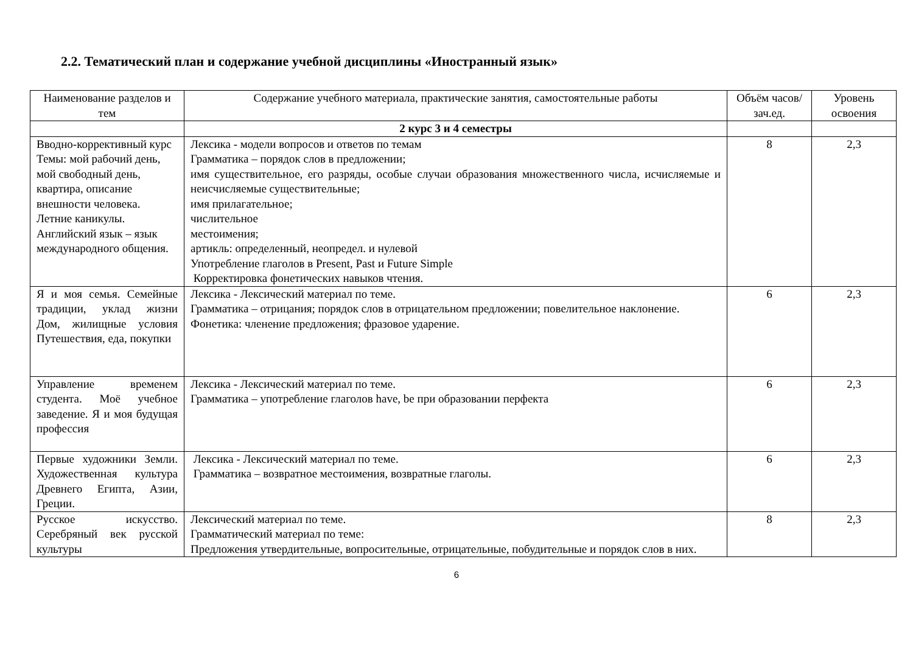2.2. Тематический план и содержание учебной дисциплины «Иностранный язык»
| Наименование разделов и тем | Содержание учебного материала, практические занятия, самостоятельные работы | Объём часов/зач.ед. | Уровень освоения |
| --- | --- | --- | --- |
| | 2 курс 3 и 4 семестры | | |
| Вводно-коррективный курс Темы: мой рабочий день, мой свободный день, квартира, описание внешности человека. Летние каникулы. Английский язык – язык международного общения. | Лексика - модели вопросов и ответов по темам Грамматика – порядок слов в предложении; имя существительное, его разряды, особые случаи образования множественного числа, исчисляемые и неисчисляемые существительные; имя прилагательное; числительное местоимения; артикль: определенный, неопредел. и нулевой Употребление глаголов в Present, Past и Future Simple Корректировка фонетических навыков чтения. | 8 | 2,3 |
| Я и моя семья. Семейные традиции, уклад жизни Дом, жилищные условия Путешествия, еда, покупки | Лексика - Лексический материал по теме. Грамматика – отрицания; порядок слов в отрицательном предложении; повелительное наклонение. Фонетика: членение предложения; фразовое ударение. | 6 | 2,3 |
| Управление временем студента. Моё учебное заведение. Я и моя будущая профессия | Лексика - Лексический материал по теме. Грамматика – употребление глаголов have, be при образовании перфекта | 6 | 2,3 |
| Первые художники Земли. Художественная культура Древнего Египта, Азии, Греции. | Лексика - Лексический материал по теме. Грамматика – возвратное местоимения, возвратные глаголы. | 6 | 2,3 |
| Русское искусство. Серебряный век русской культуры | Лексический материал по теме. Грамматический материал по теме: Предложения утвердительные, вопросительные, отрицательные, побудительные и порядок слов в них. | 8 | 2,3 |
6